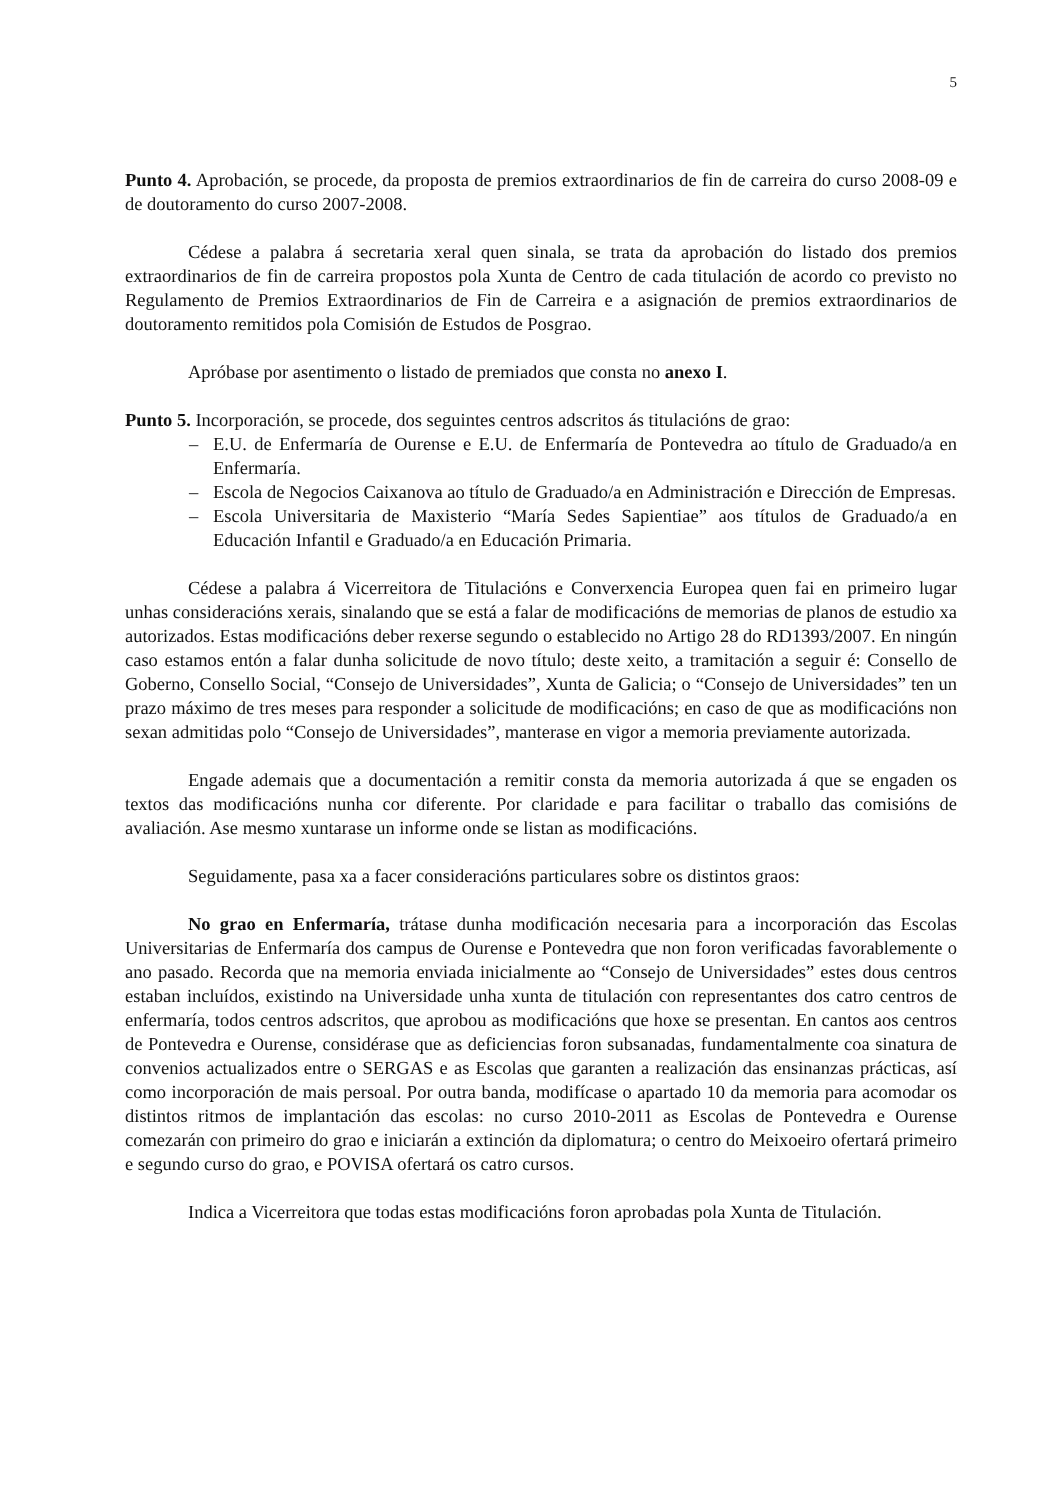5
Punto 4. Aprobación, se procede, da proposta de premios extraordinarios de fin de carreira do curso 2008-09 e de doutoramento do curso 2007-2008.
Cédese a palabra á secretaria xeral quen sinala, se trata da aprobación do listado dos premios extraordinarios de fin de carreira propostos pola Xunta de Centro de cada titulación de acordo co previsto no Regulamento de Premios Extraordinarios de Fin de Carreira e a asignación de premios extraordinarios de doutoramento remitidos pola Comisión de Estudos de Posgrao.
Apróbase por asentimento o listado de premiados que consta no anexo I.
Punto 5. Incorporación, se procede, dos seguintes centros adscritos ás titulacións de grao:
– E.U. de Enfermaría de Ourense e E.U. de Enfermaría de Pontevedra ao título de Graduado/a en Enfermaría.
– Escola de Negocios Caixanova ao título de Graduado/a en Administración e Dirección de Empresas.
– Escola Universitaria de Maxisterio “María Sedes Sapientiae” aos títulos de Graduado/a en Educación Infantil e Graduado/a en Educación Primaria.
Cédese a palabra á Vicerreitora de Titulacións e Converxencia Europea quen fai en primeiro lugar unhas consideracións xerais, sinalando que se está a falar de modificacións de memorias de planos de estudio xa autorizados. Estas modificacións deber rexerse segundo o establecido no Artigo 28 do RD1393/2007. En ningún caso estamos entón a falar dunha solicitude de novo título; deste xeito, a tramitación a seguir é: Consello de Goberno, Consello Social, “Consejo de Universidades”, Xunta de Galicia; o “Consejo de Universidades” ten un prazo máximo de tres meses para responder a solicitude de modificacións; en caso de que as modificacións non sexan admitidas polo “Consejo de Universidades”, manterase en vigor a memoria previamente autorizada.
Engade ademais que a documentación a remitir consta da memoria autorizada á que se engaden os textos das modificacións nunha cor diferente. Por claridade e para facilitar o traballo das comisións de avaliación. Ase mesmo xuntarase un informe onde se listan as modificacións.
Seguidamente, pasa xa a facer consideracións particulares sobre os distintos graos:
No grao en Enfermaría, trátase dunha modificación necesaria para a incorporación das Escolas Universitarias de Enfermaría dos campus de Ourense e Pontevedra que non foron verificadas favorablemente o ano pasado. Recorda que na memoria enviada inicialmente ao “Consejo de Universidades” estes dous centros estaban incluídos, existindo na Universidade unha xunta de titulación con representantes dos catro centros de enfermaría, todos centros adscritos, que aprobou as modificacións que hoxe se presentan. En cantos aos centros de Pontevedra e Ourense, considérase que as deficiencias foron subsanadas, fundamentalmente coa sinatura de convenios actualizados entre o SERGAS e as Escolas que garanten a realización das ensinanzas prácticas, así como incorporación de mais persoal. Por outra banda, modifícase o apartado 10 da memoria para acomodar os distintos ritmos de implantación das escolas: no curso 2010-2011 as Escolas de Pontevedra e Ourense comezarán con primeiro do grao e iniciarán a extinción da diplomatura; o centro do Meixoeiro ofertará primeiro e segundo curso do grao, e POVISA ofertará os catro cursos.
Indica a Vicerreitora que todas estas modificacións foron aprobadas pola Xunta de Titulación.